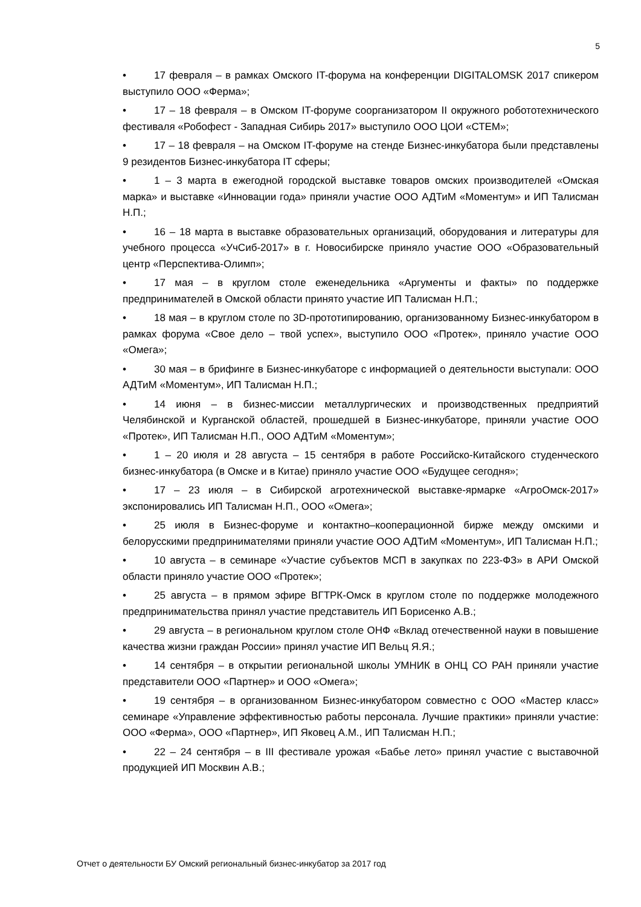5
• 17 февраля – в рамках Омского IT-форума на конференции DIGITALOMSK 2017 спикером выступило ООО «Ферма»;
• 17 – 18 февраля – в Омском IT-форуме соорганизатором II окружного робототехнического фестиваля «Робофест - Западная Сибирь 2017» выступило ООО ЦОИ «СТЕМ»;
• 17 – 18 февраля – на Омском IT-форуме на стенде Бизнес-инкубатора были представлены 9 резидентов Бизнес-инкубатора IT сферы;
• 1 – 3 марта в ежегодной городской выставке товаров омских производителей «Омская марка» и выставке «Инновации года» приняли участие ООО АДТиМ «Моментум» и ИП Талисман Н.П.;
• 16 – 18 марта в выставке образовательных организаций, оборудования и литературы для учебного процесса «УчСиб-2017» в г. Новосибирске приняло участие ООО «Образовательный центр «Перспектива-Олимп»;
• 17 мая – в круглом столе еженедельника «Аргументы и факты» по поддержке предпринимателей в Омской области принято участие ИП Талисман Н.П.;
• 18 мая – в круглом столе по 3D-прототипированию, организованному Бизнес-инкубатором в рамках форума «Свое дело – твой успех», выступило ООО «Протек», приняло участие ООО «Омега»;
• 30 мая – в брифинге в Бизнес-инкубаторе с информацией о деятельности выступали: ООО АДТиМ «Моментум», ИП Талисман Н.П.;
• 14 июня – в бизнес-миссии металлургических и производственных предприятий Челябинской и Курганской областей, прошедшей в Бизнес-инкубаторе, приняли участие ООО «Протек», ИП Талисман Н.П., ООО АДТиМ «Моментум»;
• 1 – 20 июля и 28 августа – 15 сентября в работе Российско-Китайского студенческого бизнес-инкубатора (в Омске и в Китае) приняло участие ООО «Будущее сегодня»;
• 17 – 23 июля – в Сибирской агротехнической выставке-ярмарке «АгроОмск-2017» экспонировались ИП Талисман Н.П., ООО «Омега»;
• 25 июля в Бизнес-форуме и контактно–кооперационной бирже между омскими и белорусскими предпринимателями приняли участие ООО АДТиМ «Моментум», ИП Талисман Н.П.;
• 10 августа – в семинаре «Участие субъектов МСП в закупках по 223-ФЗ» в АРИ Омской области приняло участие ООО «Протек»;
• 25 августа – в прямом эфире ВГТРК-Омск в круглом столе по поддержке молодежного предпринимательства принял участие представитель ИП Борисенко А.В.;
• 29 августа – в региональном круглом столе ОНФ «Вклад отечественной науки в повышение качества жизни граждан России» принял участие ИП Вельц Я.Я.;
• 14 сентября – в открытии региональной школы УМНИК в ОНЦ СО РАН приняли участие представители ООО «Партнер» и ООО «Омега»;
• 19 сентября – в организованном Бизнес-инкубатором совместно с ООО «Мастер класс» семинаре «Управление эффективностью работы персонала. Лучшие практики» приняли участие: ООО «Ферма», ООО «Партнер», ИП Яковец А.М., ИП Талисман Н.П.;
• 22 – 24 сентября – в III фестивале урожая «Бабье лето» принял участие с выставочной продукцией ИП Москвин А.В.;
Отчет о деятельности БУ Омский региональный бизнес-инкубатор за 2017 год